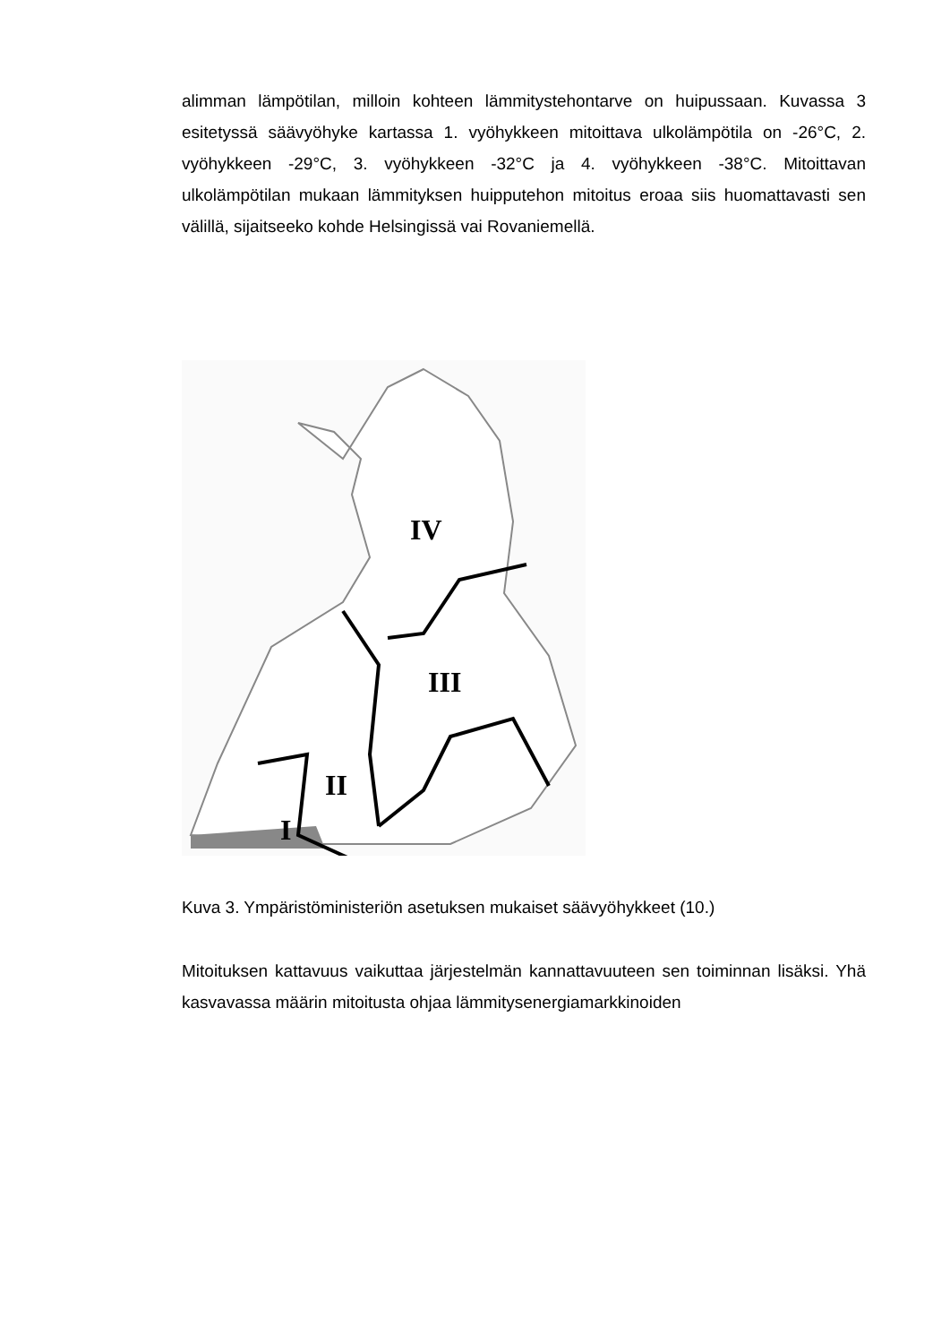alimman lämpötilan, milloin kohteen lämmitystehontarve on huipussaan. Kuvassa 3 esitetyssä säävyöhyke kartassa 1. vyöhykkeen mitoittava ulkolämpötila on -26°C, 2. vyöhykkeen -29°C, 3. vyöhykkeen -32°C ja 4. vyöhykkeen -38°C. Mitoittavan ulkolämpötilan mukaan lämmityksen huipputehon mitoitus eroaa siis huomattavasti sen välillä, sijaitseeko kohde Helsingissä vai Rovaniemellä.
IV
III
II
I
Kuva 3. Ympäristöministeriön asetuksen mukaiset säävyöhykkeet (10.)
Mitoituksen kattavuus vaikuttaa järjestelmän kannattavuuteen sen toiminnan lisäksi. Yhä kasvavassa määrin mitoitusta ohjaa lämmitysenergiamarkkinoiden